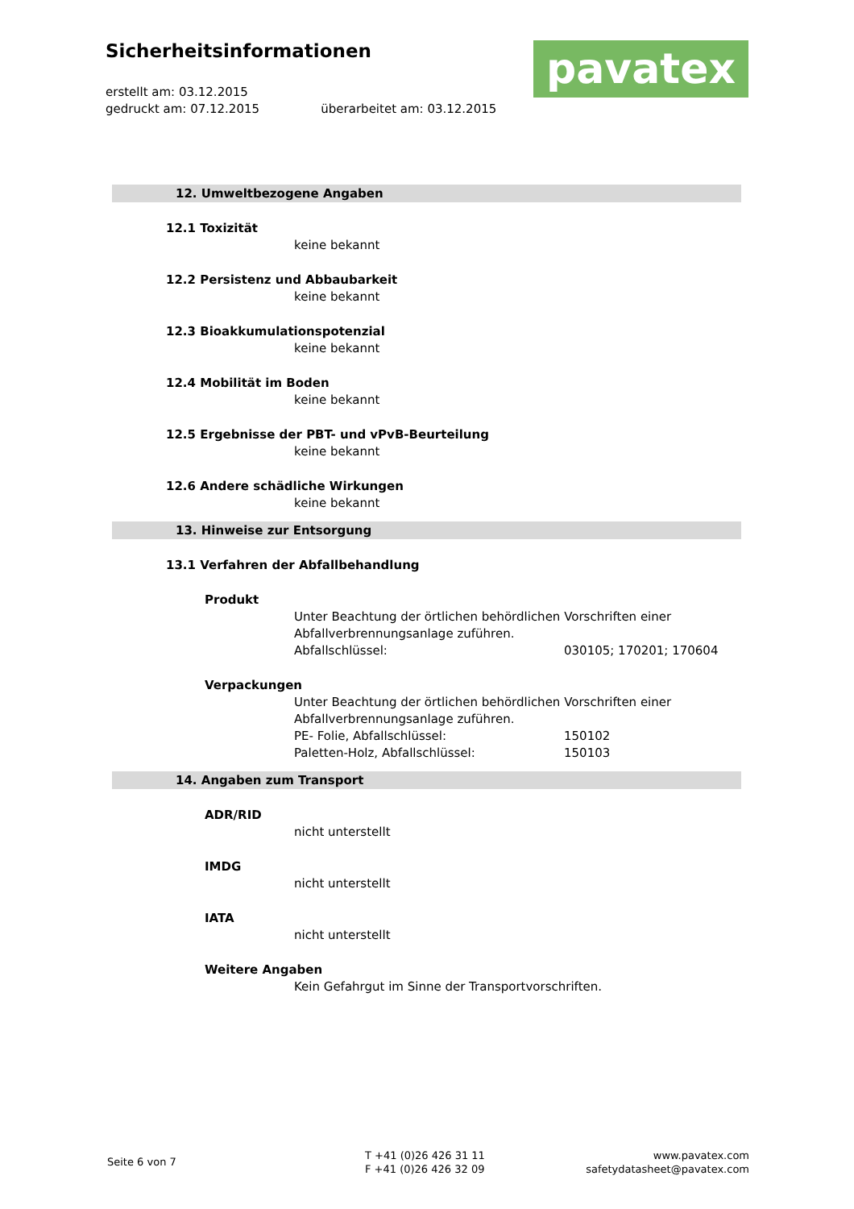Sicherheitsinformationen
erstellt am: 03.12.2015
gedruckt am: 07.12.2015 überarbeitet am: 03.12.2015
pavatex
12. Umweltbezogene Angaben
12.1 Toxizität
keine bekannt
12.2 Persistenz und Abbaubarkeit
keine bekannt
12.3 Bioakkumulationspotenzial
keine bekannt
12.4 Mobilität im Boden
keine bekannt
12.5 Ergebnisse der PBT- und vPvB-Beurteilung
keine bekannt
12.6 Andere schädliche Wirkungen
keine bekannt
13. Hinweise zur Entsorgung
13.1 Verfahren der Abfallbehandlung
Produkt
Unter Beachtung der örtlichen behördlichen Vorschriften einer
Abfallverbrennungsanlage zuführen.
Abfallschlüssel: 030105; 170201; 170604
Verpackungen
Unter Beachtung der örtlichen behördlichen Vorschriften einer
Abfallverbrennungsanlage zuführen.
PE- Folie, Abfallschlüssel: 150102
Paletten-Holz, Abfallschlüssel: 150103
14. Angaben zum Transport
ADR/RID
nicht unterstellt
IMDG
nicht unterstellt
IATA
nicht unterstellt
Weitere Angaben
Kein Gefahrgut im Sinne der Transportvorschriften.
Seite 6 von 7
T +41 (0)26 426 31 11
F +41 (0)26 426 32 09
www.pavatex.com
safetydatasheet@pavatex.com